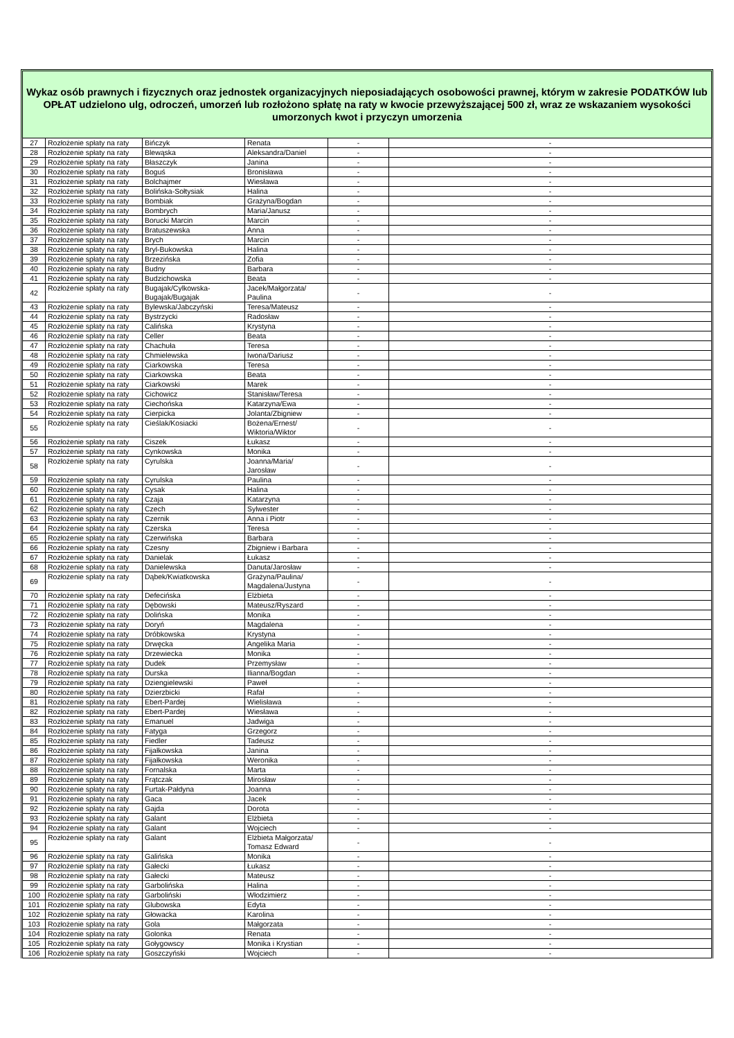Wykaz osób prawnych i fizycznych oraz jednostek organizacyjnych nieposiadających osobowości prawnej, którym w zakresie PODATKÓW lub OPŁAT udzielono ulg, odroczeń, umorzeń lub rozłożono spłatę na raty w kwocie przewyższającej 500 zł, wraz ze wskazaniem wysokości umorzonych kwot i przyczyn umorzenia
| 27 | Rozłożenie spłaty na raty | Bińczyk | Renata | - | - |
| 28 | Rozłożenie spłaty na raty | Blewąska | Aleksandra/Daniel | - | - |
| 29 | Rozłożenie spłaty na raty | Błaszczyk | Janina | - | - |
| 30 | Rozłożenie spłaty na raty | Boguś | Bronisława | - | - |
| 31 | Rozłożenie spłaty na raty | Bolchajmer | Wiesława | - | - |
| 32 | Rozłożenie spłaty na raty | Bolińska-Sołtysiak | Halina | - | - |
| 33 | Rozłożenie spłaty na raty | Bombiak | Grażyna/Bogdan | - | - |
| 34 | Rozłożenie spłaty na raty | Bombrych | Maria/Janusz | - | - |
| 35 | Rozłożenie spłaty na raty | Borucki Marcin | Marcin | - | - |
| 36 | Rozłożenie spłaty na raty | Bratuszewska | Anna | - | - |
| 37 | Rozłożenie spłaty na raty | Brych | Marcin | - | - |
| 38 | Rozłożenie spłaty na raty | Bryl-Bukowska | Halina | - | - |
| 39 | Rozłożenie spłaty na raty | Brzezińska | Zofia | - | - |
| 40 | Rozłożenie spłaty na raty | Budny | Barbara | - | - |
| 41 | Rozłożenie spłaty na raty | Budzichowska | Beata | - | - |
| 42 | Rozłożenie spłaty na raty | Bugajak/Cylkowska- Bugajak/Bugajak | Jacek/Małgorzata/ Paulina | - | - |
| 43 | Rozłożenie spłaty na raty | Bylewska/Jabczyński | Teresa/Mateusz | - | - |
| 44 | Rozłożenie spłaty na raty | Bystrzycki | Radosław | - | - |
| 45 | Rozłożenie spłaty na raty | Calińska | Krystyna | - | - |
| 46 | Rozłożenie spłaty na raty | Celler | Beata | - | - |
| 47 | Rozłożenie spłaty na raty | Chachuła | Teresa | - | - |
| 48 | Rozłożenie spłaty na raty | Chmielewska | Iwona/Dariusz | - | - |
| 49 | Rozłożenie spłaty na raty | Ciarkowska | Teresa | - | - |
| 50 | Rozłożenie spłaty na raty | Ciarkowska | Beata | - | - |
| 51 | Rozłożenie spłaty na raty | Ciarkowski | Marek | - | - |
| 52 | Rozłożenie spłaty na raty | Cichowicz | Stanisław/Teresa | - | - |
| 53 | Rozłożenie spłaty na raty | Ciechońska | Katarzyna/Ewa | - | - |
| 54 | Rozłożenie spłaty na raty | Cierpicka | Jolanta/Zbigniew | - | - |
| 55 | Rozłożenie spłaty na raty | Cieślak/Kosiacki | Bożena/Ernest/ Wiktoria/Wiktor | - | - |
| 56 | Rozłożenie spłaty na raty | Ciszek | Łukasz | - | - |
| 57 | Rozłożenie spłaty na raty | Cynkowska | Monika | - | - |
| 58 | Rozłożenie spłaty na raty | Cyrulska | Joanna/Maria/ Jarosław | - | - |
| 59 | Rozłożenie spłaty na raty | Cyrulska | Paulina | - | - |
| 60 | Rozłożenie spłaty na raty | Cysak | Halina | - | - |
| 61 | Rozłożenie spłaty na raty | Czaja | Katarzyna | - | - |
| 62 | Rozłożenie spłaty na raty | Czech | Sylwester | - | - |
| 63 | Rozłożenie spłaty na raty | Czernik | Anna i Piotr | - | - |
| 64 | Rozłożenie spłaty na raty | Czerska | Teresa | - | - |
| 65 | Rozłożenie spłaty na raty | Czerwińska | Barbara | - | - |
| 66 | Rozłożenie spłaty na raty | Czesny | Zbigniew i Barbara | - | - |
| 67 | Rozłożenie spłaty na raty | Danielak | Łukasz | - | - |
| 68 | Rozłożenie spłaty na raty | Danielewska | Danuta/Jarosław | - | - |
| 69 | Rozłożenie spłaty na raty | Dąbek/Kwiatkowska | Grażyna/Paulina/ Magdalena/Justyna | - | - |
| 70 | Rozłożenie spłaty na raty | Defecińska | Elżbieta | - | - |
| 71 | Rozłożenie spłaty na raty | Dębowski | Mateusz/Ryszard | - | - |
| 72 | Rozłożenie spłaty na raty | Dolińska | Monika | - | - |
| 73 | Rozłożenie spłaty na raty | Doryń | Magdalena | - | - |
| 74 | Rozłożenie spłaty na raty | Dróbkowska | Krystyna | - | - |
| 75 | Rozłożenie spłaty na raty | Drwęcka | Angelika Maria | - | - |
| 76 | Rozłożenie spłaty na raty | Drzewiecka | Monika | - | - |
| 77 | Rozłożenie spłaty na raty | Dudek | Przemysław | - | - |
| 78 | Rozłożenie spłaty na raty | Durska | Ilianna/Bogdan | - | - |
| 79 | Rozłożenie spłaty na raty | Dziengielewski | Paweł | - | - |
| 80 | Rozłożenie spłaty na raty | Dzierzbicki | Rafał | - | - |
| 81 | Rozłożenie spłaty na raty | Ebert-Pardej | Wielisława | - | - |
| 82 | Rozłożenie spłaty na raty | Ebert-Pardej | Wiesława | - | - |
| 83 | Rozłożenie spłaty na raty | Emanuel | Jadwiga | - | - |
| 84 | Rozłożenie spłaty na raty | Fatyga | Grzegorz | - | - |
| 85 | Rozłożenie spłaty na raty | Fiedler | Tadeusz | - | - |
| 86 | Rozłożenie spłaty na raty | Fijałkowska | Janina | - | - |
| 87 | Rozłożenie spłaty na raty | Fijałkowska | Weronika | - | - |
| 88 | Rozłożenie spłaty na raty | Fornalska | Marta | - | - |
| 89 | Rozłożenie spłaty na raty | Frątczak | Mirosław | - | - |
| 90 | Rozłożenie spłaty na raty | Furtak-Pałdyna | Joanna | - | - |
| 91 | Rozłożenie spłaty na raty | Gaca | Jacek | - | - |
| 92 | Rozłożenie spłaty na raty | Gajda | Dorota | - | - |
| 93 | Rozłożenie spłaty na raty | Galant | Elżbieta | - | - |
| 94 | Rozłożenie spłaty na raty | Galant | Wojciech | - | - |
| 95 | Rozłożenie spłaty na raty | Galant | Elżbieta Małgorzata/ Tomasz Edward | - | - |
| 96 | Rozłożenie spłaty na raty | Galińska | Monika | - | - |
| 97 | Rozłożenie spłaty na raty | Gałecki | Łukasz | - | - |
| 98 | Rozłożenie spłaty na raty | Gałecki | Mateusz | - | - |
| 99 | Rozłożenie spłaty na raty | Garbolińska | Halina | - | - |
| 100 | Rozłożenie spłaty na raty | Garboliński | Włodzimierz | - | - |
| 101 | Rozłożenie spłaty na raty | Glubowska | Edyta | - | - |
| 102 | Rozłożenie spłaty na raty | Głowacka | Karolina | - | - |
| 103 | Rozłożenie spłaty na raty | Gola | Małgorzata | - | - |
| 104 | Rozłożenie spłaty na raty | Golonka | Renata | - | - |
| 105 | Rozłożenie spłaty na raty | Gołygowscy | Monika i Krystian | - | - |
| 106 | Rozłożenie spłaty na raty | Goszczyński | Wojciech | - | - |